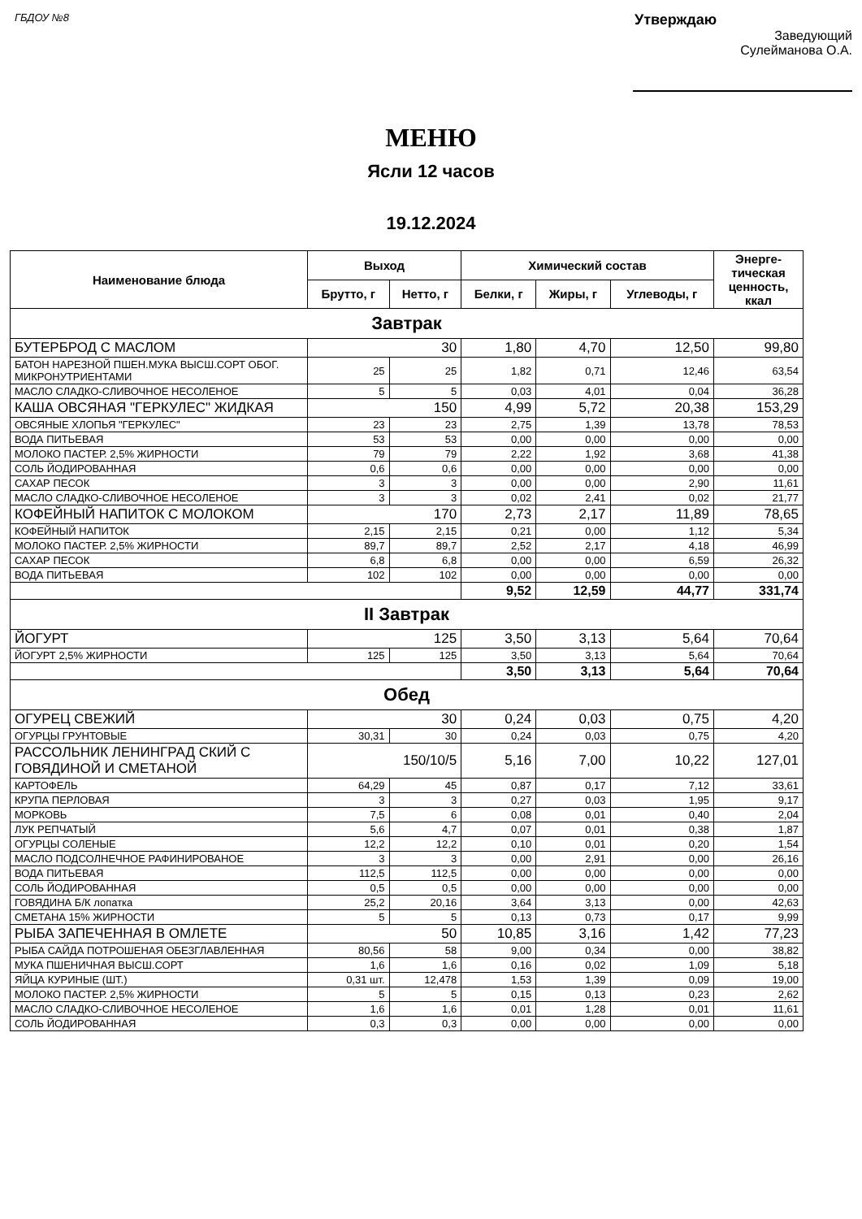ГБДОУ №8
Утверждаю
Заведующий
Сулейманова О.А.
МЕНЮ
Ясли 12 часов
19.12.2024
| Наименование блюда | Выход | | Химический состав | | | Энерге- тическая ценность, ккал |
| --- | --- | --- | --- | --- | --- | --- |
| | Брутто, г | Нетто, г | Белки, г | Жиры, г | Углеводы, г | |
| Завтрак | | | | | | |
| БУТЕРБРОД С МАСЛОМ | 30 | | 1,80 | 4,70 | 12,50 | 99,80 |
| БАТОН НАРЕЗНОЙ ПШЕН.МУКА ВЫСШ.СОРТ ОБОГ. МИКРОНУТРИЕНТАМИ | 25 | 25 | 1,82 | 0,71 | 12,46 | 63,54 |
| МАСЛО СЛАДКО-СЛИВОЧНОЕ НЕСОЛЕНОЕ | 5 | 5 | 0,03 | 4,01 | 0,04 | 36,28 |
| КАША ОВСЯНАЯ "ГЕРКУЛЕС" ЖИДКАЯ | 150 | | 4,99 | 5,72 | 20,38 | 153,29 |
| ОВСЯНЫЕ ХЛОПЬЯ "ГЕРКУЛЕС" | 23 | 23 | 2,75 | 1,39 | 13,78 | 78,53 |
| ВОДА ПИТЬЕВАЯ | 53 | 53 | 0,00 | 0,00 | 0,00 | 0,00 |
| МОЛОКО ПАСТЕР. 2,5% ЖИРНОСТИ | 79 | 79 | 2,22 | 1,92 | 3,68 | 41,38 |
| СОЛЬ ЙОДИРОВАННАЯ | 0,6 | 0,6 | 0,00 | 0,00 | 0,00 | 0,00 |
| САХАР ПЕСОК | 3 | 3 | 0,00 | 0,00 | 2,90 | 11,61 |
| МАСЛО СЛАДКО-СЛИВОЧНОЕ НЕСОЛЕНОЕ | 3 | 3 | 0,02 | 2,41 | 0,02 | 21,77 |
| КОФЕЙНЫЙ НАПИТОК С МОЛОКОМ | 170 | | 2,73 | 2,17 | 11,89 | 78,65 |
| КОФЕЙНЫЙ НАПИТОК | 2,15 | 2,15 | 0,21 | 0,00 | 1,12 | 5,34 |
| МОЛОКО ПАСТЕР. 2,5% ЖИРНОСТИ | 89,7 | 89,7 | 2,52 | 2,17 | 4,18 | 46,99 |
| САХАР ПЕСОК | 6,8 | 6,8 | 0,00 | 0,00 | 6,59 | 26,32 |
| ВОДА ПИТЬЕВАЯ | 102 | 102 | 0,00 | 0,00 | 0,00 | 0,00 |
| | | | 9,52 | 12,59 | 44,77 | 331,74 |
| II Завтрак | | | | | | |
| ЙОГУРТ | 125 | | 3,50 | 3,13 | 5,64 | 70,64 |
| ЙОГУРТ 2,5% ЖИРНОСТИ | 125 | 125 | 3,50 | 3,13 | 5,64 | 70,64 |
| | | | 3,50 | 3,13 | 5,64 | 70,64 |
| Обед | | | | | | |
| ОГУРЕЦ СВЕЖИЙ | 30 | | 0,24 | 0,03 | 0,75 | 4,20 |
| ОГУРЦЫ ГРУНТОВЫЕ | 30,31 | 30 | 0,24 | 0,03 | 0,75 | 4,20 |
| РАССОЛЬНИК ЛЕНИНГРАД СКИЙ С ГОВЯДИНОЙ И СМЕТАНОЙ | 150/10/5 | | 5,16 | 7,00 | 10,22 | 127,01 |
| КАРТОФЕЛЬ | 64,29 | 45 | 0,87 | 0,17 | 7,12 | 33,61 |
| КРУПА ПЕРЛОВАЯ | 3 | 3 | 0,27 | 0,03 | 1,95 | 9,17 |
| МОРКОВЬ | 7,5 | 6 | 0,08 | 0,01 | 0,40 | 2,04 |
| ЛУК РЕПЧАТЫЙ | 5,6 | 4,7 | 0,07 | 0,01 | 0,38 | 1,87 |
| ОГУРЦЫ СОЛЕНЫЕ | 12,2 | 12,2 | 0,10 | 0,01 | 0,20 | 1,54 |
| МАСЛО ПОДСОЛНЕЧНОЕ РАФИНИРОВАНОЕ | 3 | 3 | 0,00 | 2,91 | 0,00 | 26,16 |
| ВОДА ПИТЬЕВАЯ | 112,5 | 112,5 | 0,00 | 0,00 | 0,00 | 0,00 |
| СОЛЬ ЙОДИРОВАННАЯ | 0,5 | 0,5 | 0,00 | 0,00 | 0,00 | 0,00 |
| ГОВЯДИНА Б/К лопатка | 25,2 | 20,16 | 3,64 | 3,13 | 0,00 | 42,63 |
| СМЕТАНА 15% ЖИРНОСТИ | 5 | 5 | 0,13 | 0,73 | 0,17 | 9,99 |
| РЫБА ЗАПЕЧЕННАЯ В ОМЛЕТЕ | 50 | | 10,85 | 3,16 | 1,42 | 77,23 |
| РЫБА САЙДА ПОТРОШЕНАЯ ОБЕЗГЛАВЛЕННАЯ | 80,56 | 58 | 9,00 | 0,34 | 0,00 | 38,82 |
| МУКА ПШЕНИЧНАЯ ВЫСШ.СОРТ | 1,6 | 1,6 | 0,16 | 0,02 | 1,09 | 5,18 |
| ЯЙЦА КУРИНЫЕ (ШТ.) | 0,31 шт. | 12,478 | 1,53 | 1,39 | 0,09 | 19,00 |
| МОЛОКО ПАСТЕР. 2,5% ЖИРНОСТИ | 5 | 5 | 0,15 | 0,13 | 0,23 | 2,62 |
| МАСЛО СЛАДКО-СЛИВОЧНОЕ НЕСОЛЕНОЕ | 1,6 | 1,6 | 0,01 | 1,28 | 0,01 | 11,61 |
| СОЛЬ ЙОДИРОВАННАЯ | 0,3 | 0,3 | 0,00 | 0,00 | 0,00 | 0,00 |